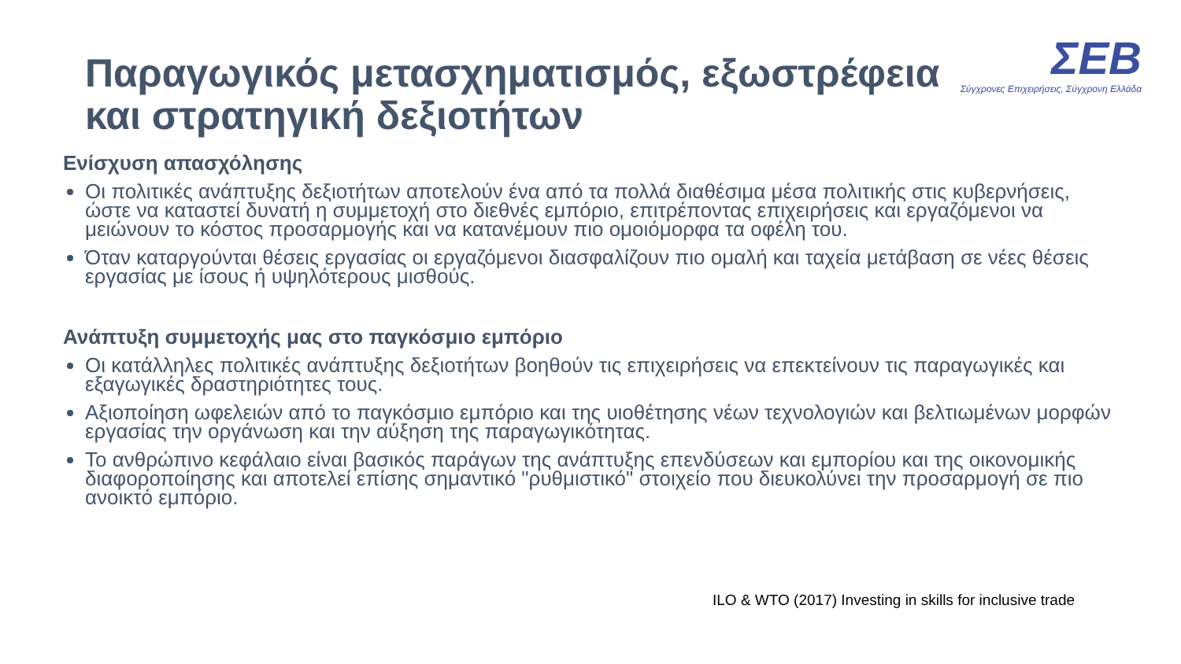Παραγωγικός μετασχηματισμός, εξωστρέφεια
και στρατηγική δεξιοτήτων
ΣΕΒ
Σύγχρονες Επιχειρήσεις, Σύγχρονη Ελλάδα
Ενίσχυση απασχόλησης
Οι πολιτικές ανάπτυξης δεξιοτήτων αποτελούν ένα από τα πολλά διαθέσιμα μέσα πολιτικής στις κυβερνήσεις, ώστε να καταστεί δυνατή η συμμετοχή στο διεθνές εμπόριο, επιτρέποντας επιχειρήσεις και εργαζόμενοι να μειώνουν το κόστος προσαρμογής και να κατανέμουν πιο ομοιόμορφα τα οφέλη του.
Όταν καταργούνται θέσεις εργασίας οι εργαζόμενοι διασφαλίζουν πιο ομαλή και ταχεία μετάβαση σε νέες θέσεις εργασίας με ίσους ή υψηλότερους μισθούς.
Ανάπτυξη συμμετοχής μας στο παγκόσμιο εμπόριο
Οι κατάλληλες πολιτικές ανάπτυξης δεξιοτήτων βοηθούν τις επιχειρήσεις να επεκτείνουν τις παραγωγικές και εξαγωγικές δραστηριότητες τους.
Αξιοποίηση ωφελειών από το παγκόσμιο εμπόριο και της υιοθέτησης νέων τεχνολογιών και βελτιωμένων μορφών εργασίας την οργάνωση και την αύξηση της παραγωγικότητας.
Το ανθρώπινο κεφάλαιο είναι βασικός παράγων της ανάπτυξης επενδύσεων και εμπορίου και της οικονομικής διαφοροποίησης και αποτελεί επίσης σημαντικό "ρυθμιστικό" στοιχείο που διευκολύνει την προσαρμογή σε πιο ανοικτό εμπόριο.
ILO & WTO (2017) Investing in skills for inclusive trade